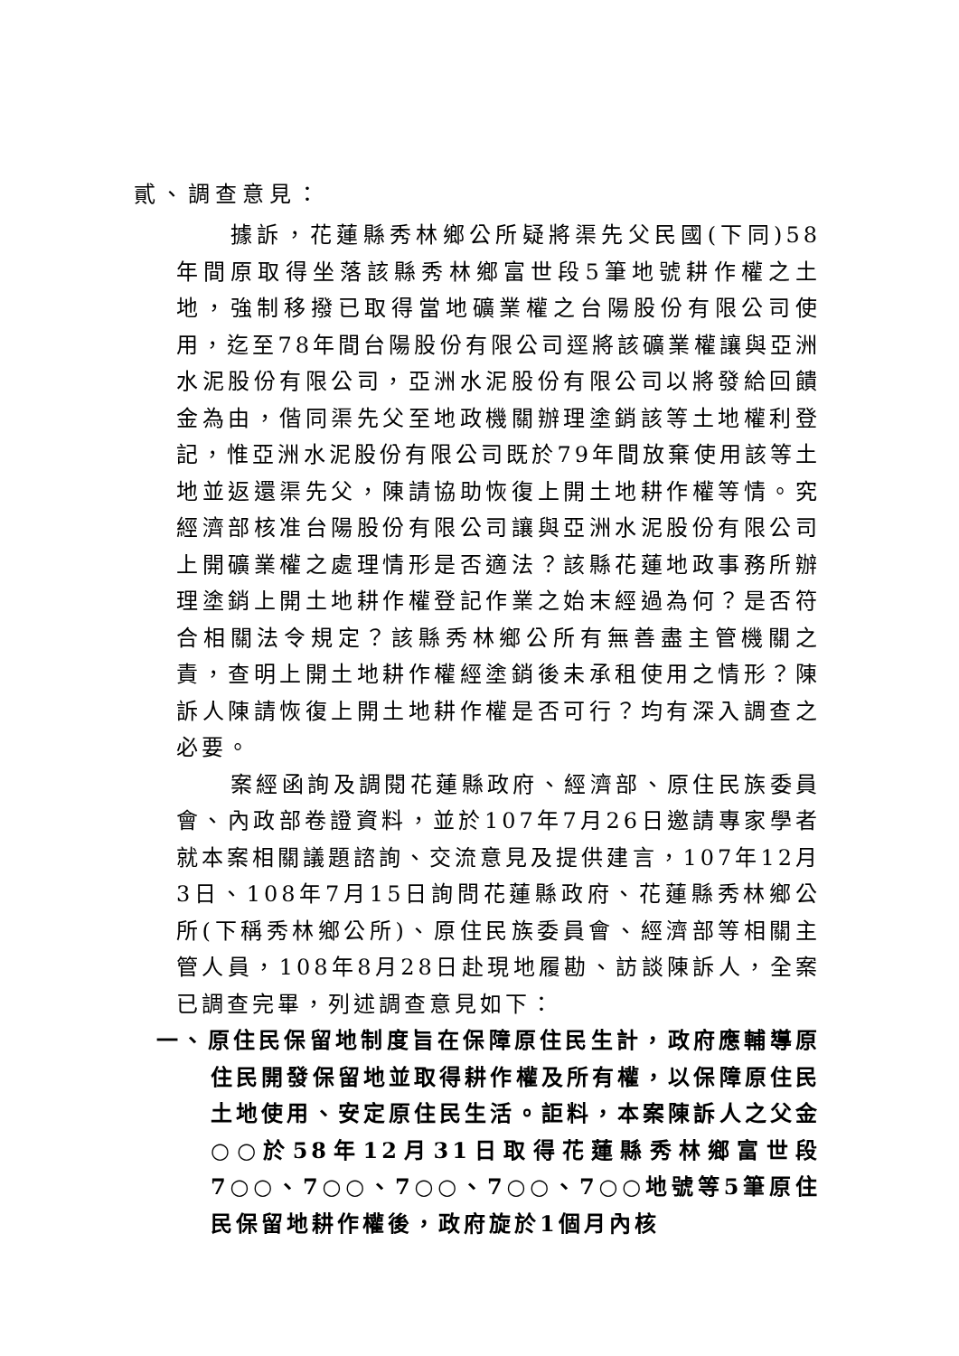貳、調查意見：
據訴，花蓮縣秀林鄉公所疑將渠先父民國(下同)58年間原取得坐落該縣秀林鄉富世段5筆地號耕作權之土地，強制移撥已取得當地礦業權之台陽股份有限公司使用，迄至78年間台陽股份有限公司逕將該礦業權讓與亞洲水泥股份有限公司，亞洲水泥股份有限公司以將發給回饋金為由，偕同渠先父至地政機關辦理塗銷該等土地權利登記，惟亞洲水泥股份有限公司既於79年間放棄使用該等土地並返還渠先父，陳請協助恢復上開土地耕作權等情。究經濟部核准台陽股份有限公司讓與亞洲水泥股份有限公司上開礦業權之處理情形是否適法？該縣花蓮地政事務所辦理塗銷上開土地耕作權登記作業之始末經過為何？是否符合相關法令規定？該縣秀林鄉公所有無善盡主管機關之責，查明上開土地耕作權經塗銷後未承租使用之情形？陳訴人陳請恢復上開土地耕作權是否可行？均有深入調查之必要。
案經函詢及調閱花蓮縣政府、經濟部、原住民族委員會、內政部卷證資料，並於107年7月26日邀請專家學者就本案相關議題諮詢、交流意見及提供建言，107年12月3日、108年7月15日詢問花蓮縣政府、花蓮縣秀林鄉公所(下稱秀林鄉公所)、原住民族委員會、經濟部等相關主管人員，108年8月28日赴現地履勘、訪談陳訴人，全案已調查完畢，列述調查意見如下：
一、原住民保留地制度旨在保障原住民生計，政府應輔導原住民開發保留地並取得耕作權及所有權，以保障原住民土地使用、安定原住民生活。詎料，本案陳訴人之父金○○於58年12月31日取得花蓮縣秀林鄉富世段7○○、7○○、7○○、7○○、7○○地號等5筆原住民保留地耕作權後，政府旋於1個月內核